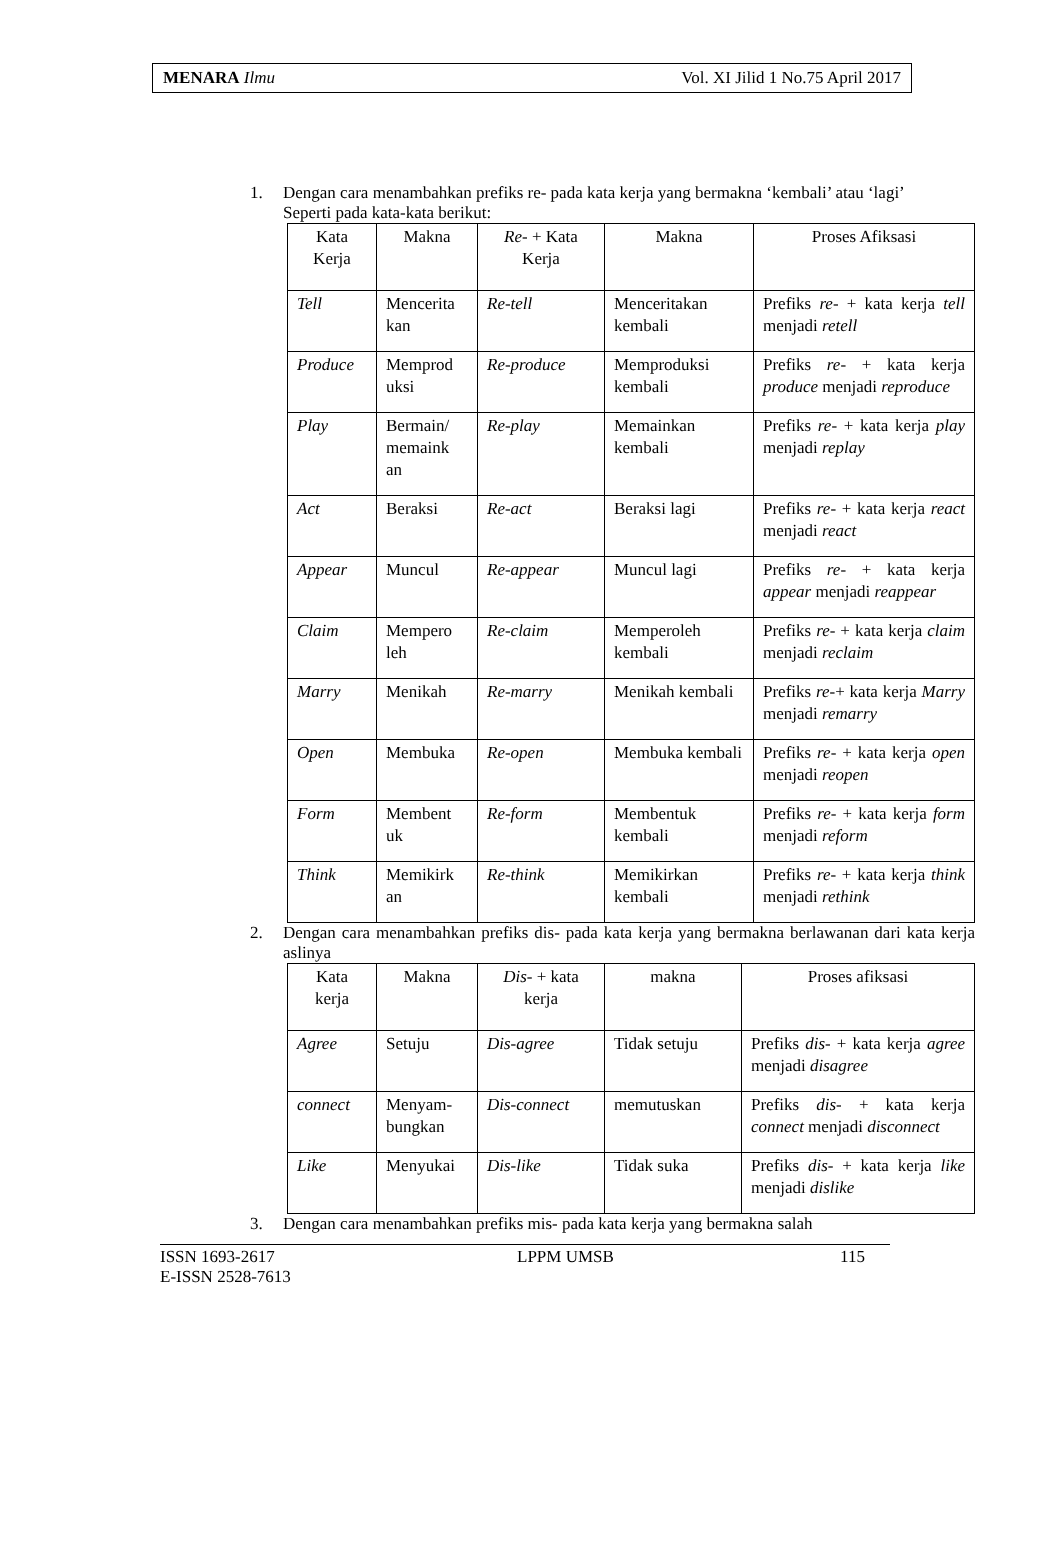MENARA Ilmu Vol. XI Jilid 1 No.75 April 2017
1. Dengan cara menambahkan prefiks re- pada kata kerja yang bermakna ‘kembali’ atau ‘lagi’
Seperti pada kata-kata berikut:
| Kata Kerja | Makna | Re- + Kata Kerja | Makna | Proses Afiksasi |
| --- | --- | --- | --- | --- |
| Tell | Mencerita kan | Re-tell | Menceritakan kembali | Prefiks re- + kata kerja tell menjadi retell |
| Produce | Memprod uksi | Re-produce | Memproduksi kembali | Prefiks re- + kata kerja produce menjadi reproduce |
| Play | Bermain/ memaink an | Re-play | Memainkan kembali | Prefiks re- + kata kerja play menjadi replay |
| Act | Beraksi | Re-act | Beraksi lagi | Prefiks re- + kata kerja react menjadi react |
| Appear | Muncul | Re-appear | Muncul lagi | Prefiks re- + kata kerja appear menjadi reappear |
| Claim | Mempero leh | Re-claim | Memperoleh kembali | Prefiks re- + kata kerja claim menjadi reclaim |
| Marry | Menikah | Re-marry | Menikah kembali | Prefiks re- + kata kerja Marry menjadi remarry |
| Open | Membuka | Re-open | Membuka kembali | Prefiks re- + kata kerja open menjadi reopen |
| Form | Membent uk | Re-form | Membentuk kembali | Prefiks re- + kata kerja form menjadi reform |
| Think | Memikirk an | Re-think | Memikirkan kembali | Prefiks re- + kata kerja think menjadi rethink |
2. Dengan cara menambahkan prefiks dis- pada kata kerja yang bermakna berlawanan dari kata kerja aslinya
| Kata kerja | Makna | Dis- + kata kerja | makna | Proses afiksasi |
| --- | --- | --- | --- | --- |
| Agree | Setuju | Dis-agree | Tidak setuju | Prefiks dis- + kata kerja agree menjadi disagree |
| connect | Menyam-bungkan | Dis-connect | memutuskan | Prefiks dis- + kata kerja connect menjadi disconnect |
| Like | Menyukai | Dis-like | Tidak suka | Prefiks dis- + kata kerja like menjadi dislike |
3. Dengan cara menambahkan prefiks mis- pada kata kerja yang bermakna salah
ISSN 1693-2617
E-ISSN 2528-7613 LPPM UMSB 115